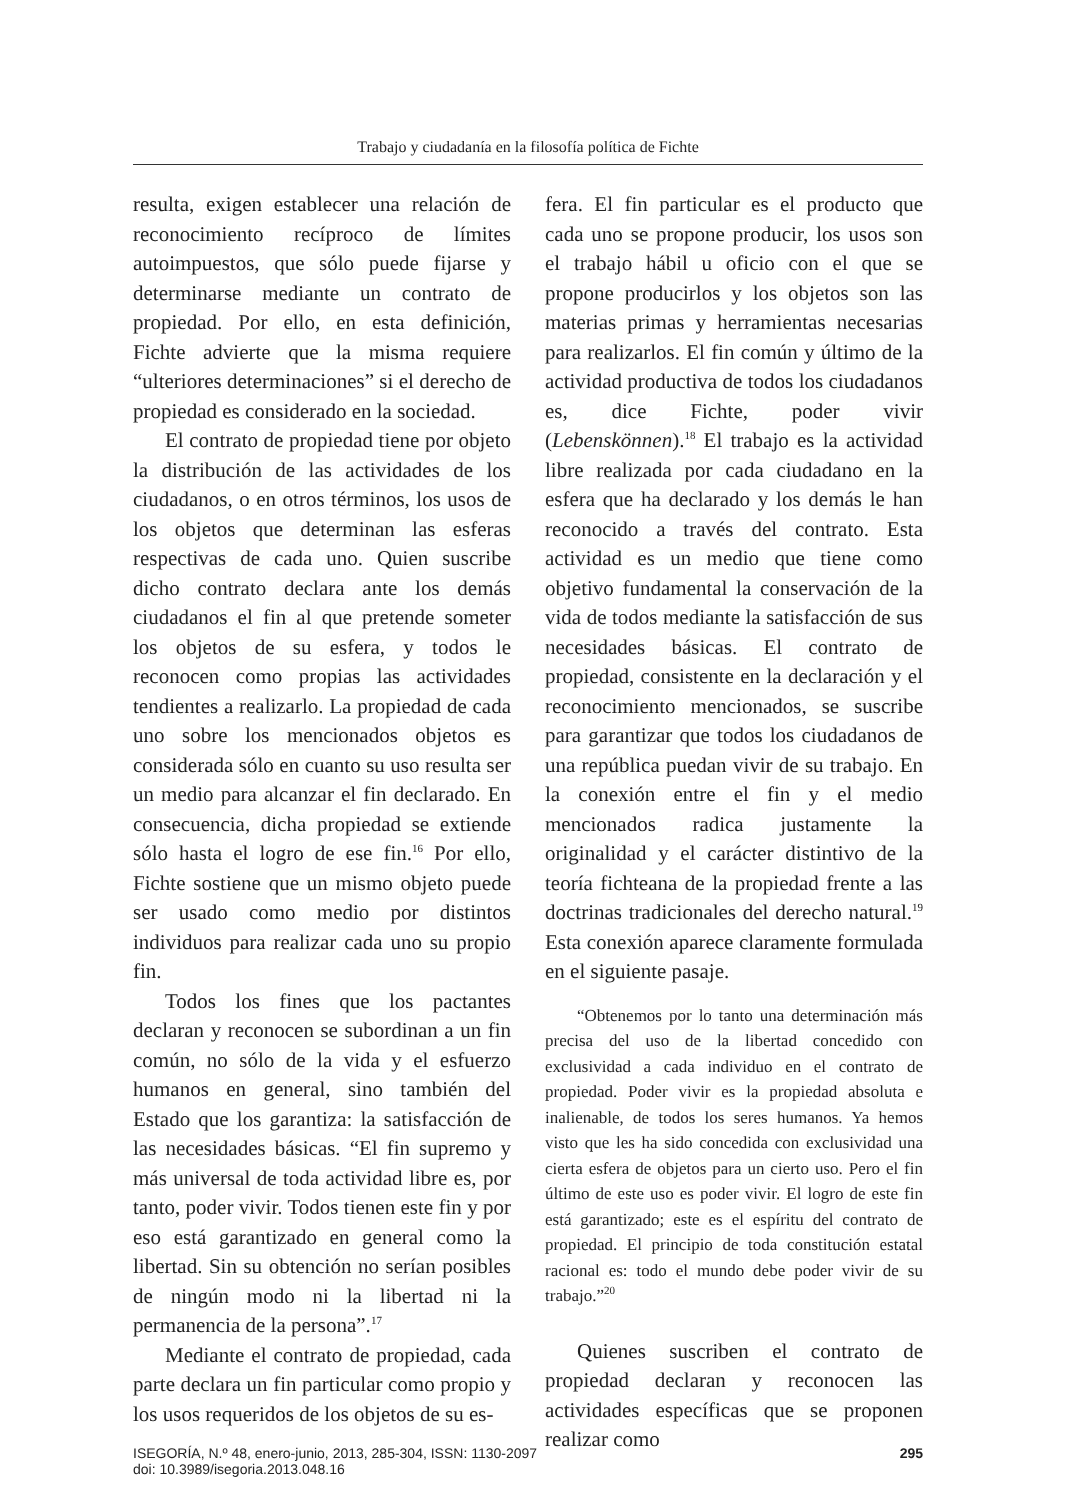Trabajo y ciudadanía en la filosofía política de Fichte
resulta, exigen establecer una relación de reconocimiento recíproco de límites autoimpuestos, que sólo puede fijarse y determinarse mediante un contrato de propiedad. Por ello, en esta definición, Fichte advierte que la misma requiere “ulteriores determinaciones” si el derecho de propiedad es considerado en la sociedad.
El contrato de propiedad tiene por objeto la distribución de las actividades de los ciudadanos, o en otros términos, los usos de los objetos que determinan las esferas respectivas de cada uno. Quien suscribe dicho contrato declara ante los demás ciudadanos el fin al que pretende someter los objetos de su esfera, y todos le reconocen como propias las actividades tendientes a realizarlo. La propiedad de cada uno sobre los mencionados objetos es considerada sólo en cuanto su uso resulta ser un medio para alcanzar el fin declarado. En consecuencia, dicha propiedad se extiende sólo hasta el logro de ese fin.<sup>16</sup> Por ello, Fichte sostiene que un mismo objeto puede ser usado como medio por distintos individuos para realizar cada uno su propio fin.
Todos los fines que los pactantes declaran y reconocen se subordinan a un fin común, no sólo de la vida y el esfuerzo humanos en general, sino también del Estado que los garantiza: la satisfacción de las necesidades básicas. “El fin supremo y más universal de toda actividad libre es, por tanto, poder vivir. Todos tienen este fin y por eso está garantizado en general como la libertad. Sin su obtención no serían posibles de ningún modo ni la libertad ni la permanencia de la persona”.<sup>17</sup>
Mediante el contrato de propiedad, cada parte declara un fin particular como propio y los usos requeridos de los objetos de su es-
fera. El fin particular es el producto que cada uno se propone producir, los usos son el trabajo hábil u oficio con el que se propone producirlos y los objetos son las materias primas y herramientas necesarias para realizarlos. El fin común y último de la actividad productiva de todos los ciudadanos es, dice Fichte, poder vivir (Lebenskönnen).<sup>18</sup> El trabajo es la actividad libre realizada por cada ciudadano en la esfera que ha declarado y los demás le han reconocido a través del contrato. Esta actividad es un medio que tiene como objetivo fundamental la conservación de la vida de todos mediante la satisfacción de sus necesidades básicas. El contrato de propiedad, consistente en la declaración y el reconocimiento mencionados, se suscribe para garantizar que todos los ciudadanos de una república puedan vivir de su trabajo. En la conexión entre el fin y el medio mencionados radica justamente la originalidad y el carácter distintivo de la teoría fichteana de la propiedad frente a las doctrinas tradicionales del derecho natural.<sup>19</sup> Esta conexión aparece claramente formulada en el siguiente pasaje.
“Obtenemos por lo tanto una determinación más precisa del uso de la libertad concedido con exclusividad a cada individuo en el contrato de propiedad. Poder vivir es la propiedad absoluta e inalienable, de todos los seres humanos. Ya hemos visto que les ha sido concedida con exclusividad una cierta esfera de objetos para un cierto uso. Pero el fin último de este uso es poder vivir. El logro de este fin está garantizado; este es el espíritu del contrato de propiedad. El principio de toda constitución estatal racional es: todo el mundo debe poder vivir de su trabajo.”<sup>20</sup>
Quienes suscriben el contrato de propiedad declaran y reconocen las actividades específicas que se proponen realizar como
ISEGORÍA, N.º 48, enero-junio, 2013, 285-304, ISSN: 1130-2097
doi: 10.3989/isegoria.2013.048.16
295